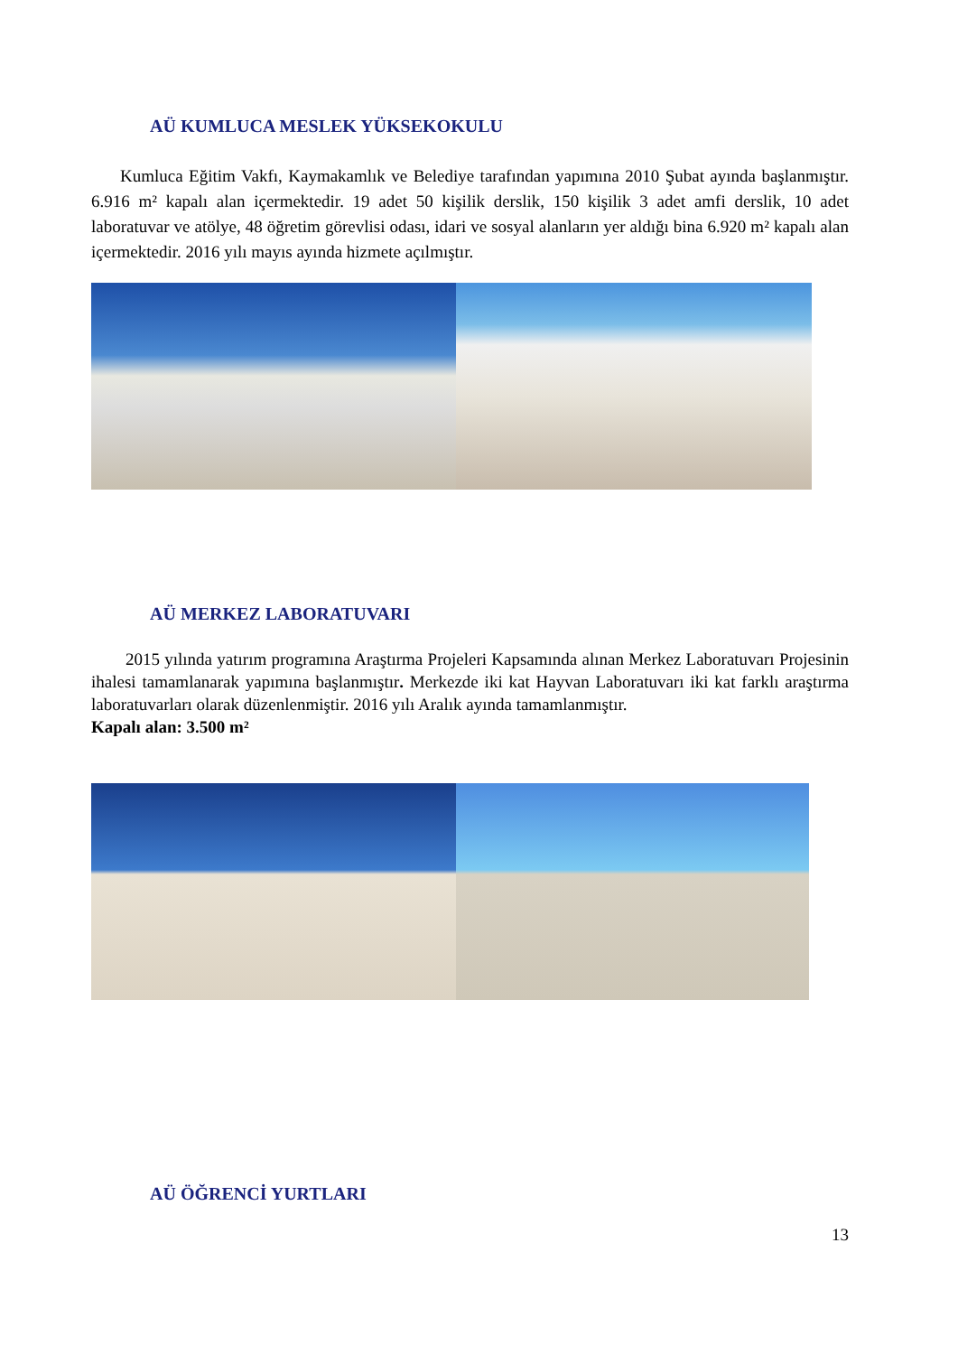AÜ KUMLUCA MESLEK YÜKSEKOKULU
Kumluca Eğitim Vakfı, Kaymakamlık ve Belediye tarafından yapımına 2010 Şubat ayında başlanmıştır. 6.916 m² kapalı alan içermektedir. 19 adet 50 kişilik derslik, 150 kişilik 3 adet amfi derslik, 10 adet laboratuvar ve atölye, 48 öğretim görevlisi odası, idari ve sosyal alanların yer aldığı bina 6.920 m² kapalı alan içermektedir. 2016 yılı mayıs ayında hizmete açılmıştır.
AÜ MERKEZ LABORATUVARI
2015 yılında yatırım programına Araştırma Projeleri Kapsamında alınan Merkez Laboratuvarı Projesinin ihalesi tamamlanarak yapımına başlanmıştır. Merkezde iki kat Hayvan Laboratuvarı iki kat farklı araştırma laboratuvarları olarak düzenlenmiştir. 2016 yılı Aralık ayında tamamlanmıştır.
Kapalı alan: 3.500 m²
AÜ ÖĞRENCİ YURTLARI
13